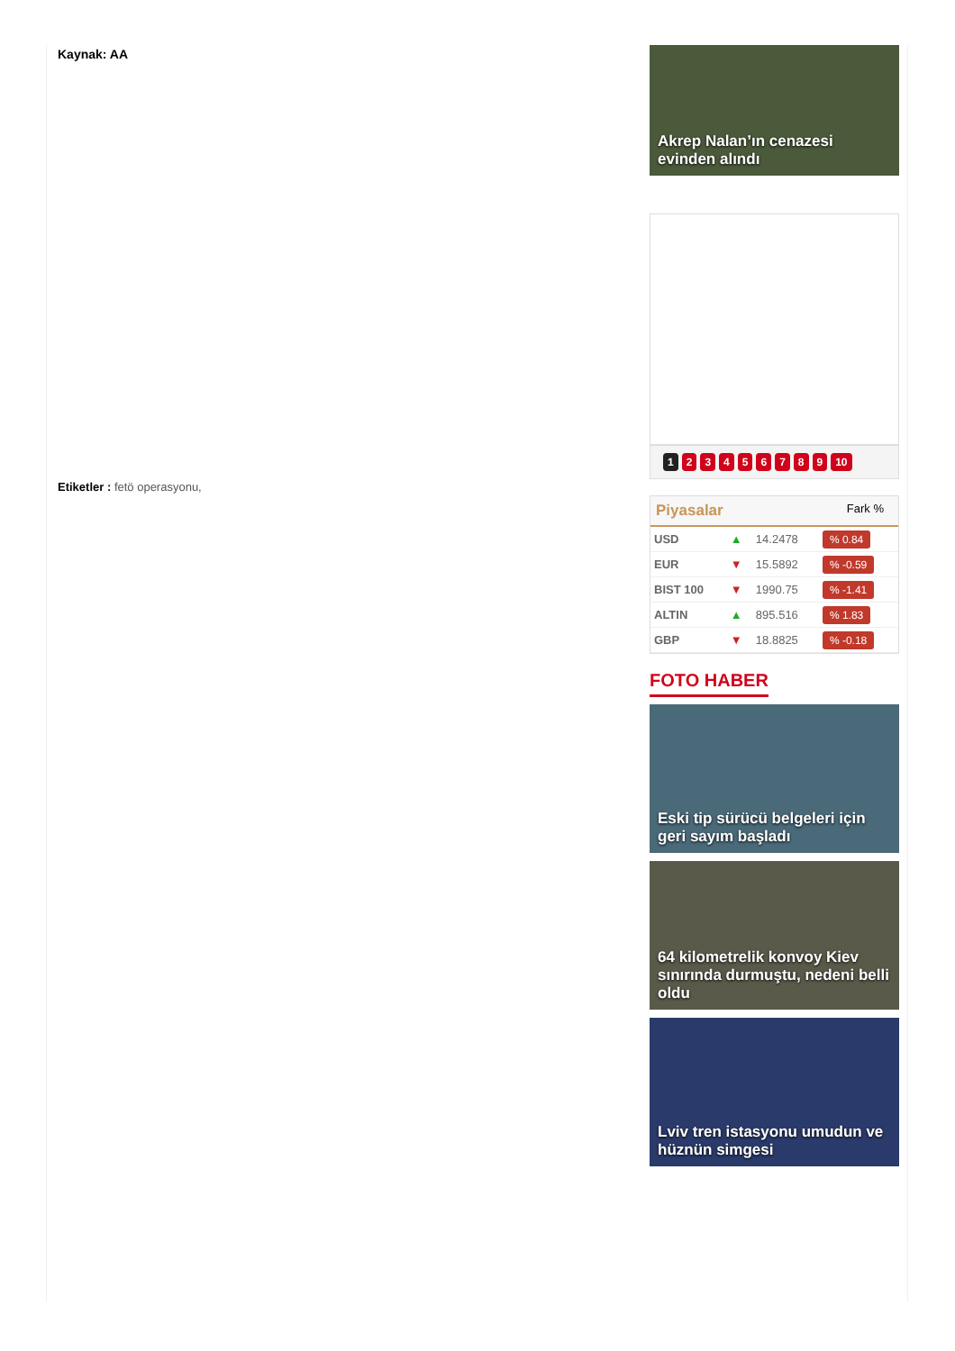Kaynak: AA
Etiketler : fetö operasyonu,
Akrep Nalan’ın cenazesi evinden alındı
123456789 10
Piyasalar Fark %
| USD | ▲ | 14.2478 | % 0.84 |
| EUR | ▼ | 15.5892 | % -0.59 |
| BIST 100 | ▼ | 1990.75 | % -1.41 |
| ALTIN | ▲ | 895.516 | % 1.83 |
| GBP | ▼ | 18.8825 | % -0.18 |
FOTO HABER
Eski tip sürücü belgeleri için geri sayım başladı
64 kilometrelik konvoy Kiev sınırında durmuştu, nedeni belli oldu
Lviv tren istasyonu umudun ve hüznün simgesi